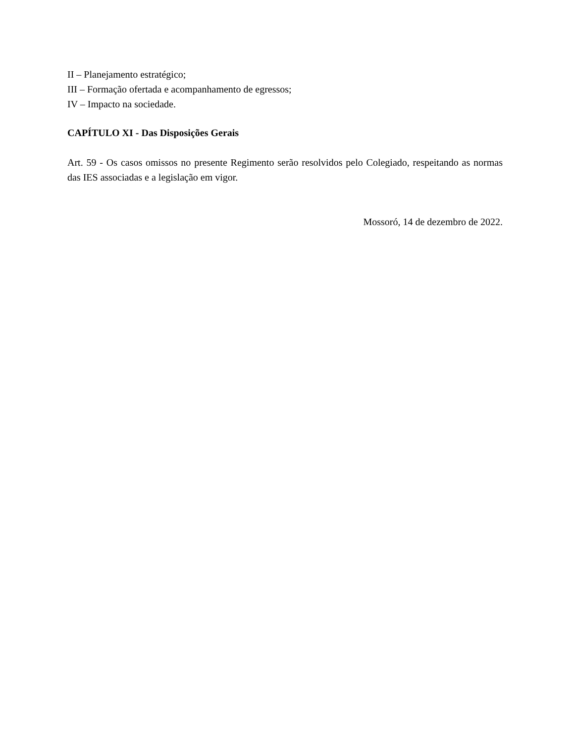II – Planejamento estratégico;
III – Formação ofertada e acompanhamento de egressos;
IV – Impacto na sociedade.
CAPÍTULO XI - Das Disposições Gerais
Art. 59 - Os casos omissos no presente Regimento serão resolvidos pelo Colegiado, respeitando as normas das IES associadas e a legislação em vigor.
Mossoró, 14 de dezembro de 2022.